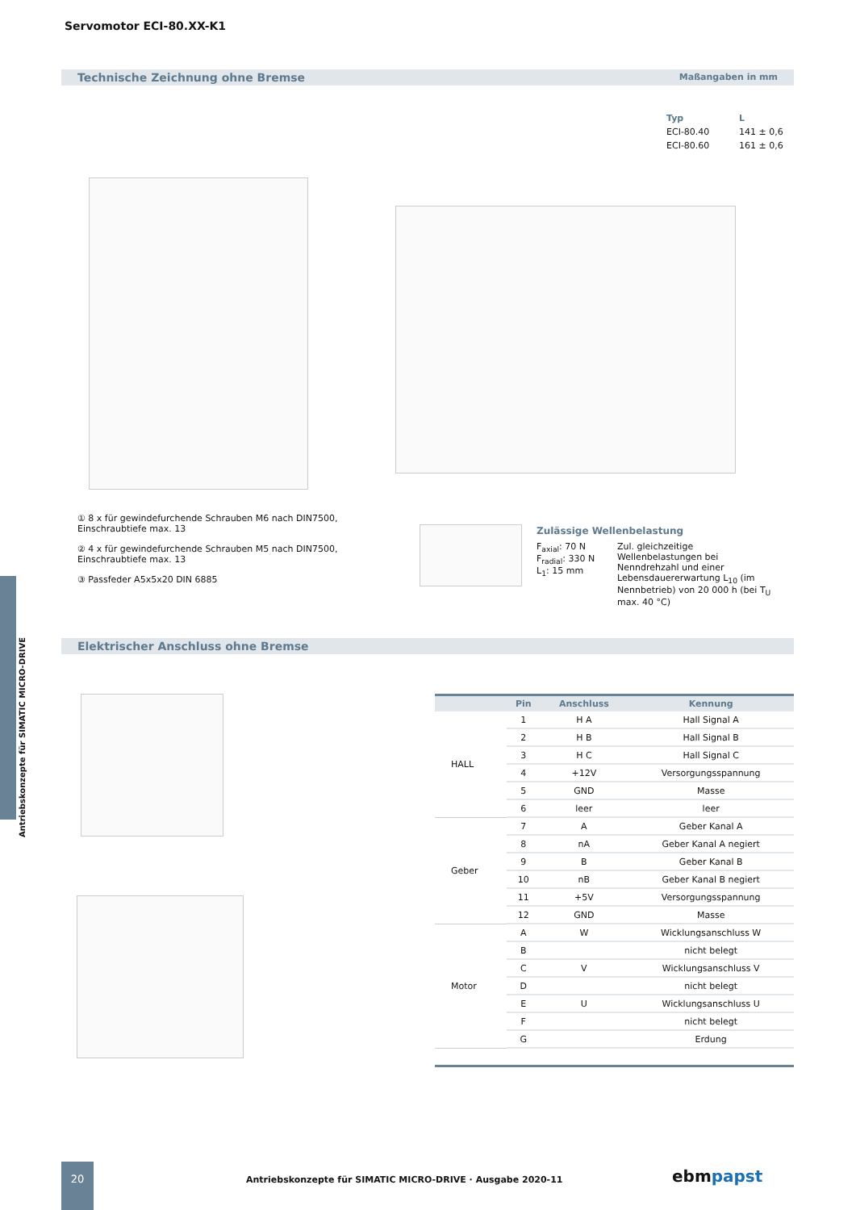Servomotor ECI-80.XX-K1
Technische Zeichnung ohne Bremse Maßangaben in mm
| Typ | L |
| --- | --- |
| ECI-80.40 | 141 ± 0,6 |
| ECI-80.60 | 161 ± 0,6 |
① 8 x für gewindefurchende Schrauben M6 nach DIN7500, Einschraubtiefe max. 13
② 4 x für gewindefurchende Schrauben M5 nach DIN7500, Einschraubtiefe max. 13
③ Passfeder A5x5x20 DIN 6885
Zulässige Wellenbelastung
F<sub>axial</sub>: 70 N
F<sub>radial</sub>: 330 N
L<sub>1</sub>: 15 mm
Zul. gleichzeitige Wellenbelastungen bei Nenndrehzahl und einer Lebensdauererwartung L<sub>10</sub> (im Nennbetrieb) von 20 000 h (bei T<sub>U</sub> max. 40 °C)
Elektrischer Anschluss ohne Bremse
| | Pin | Anschluss | Kennung |
| --- | --- | --- | --- |
| HALL | 1 | H A | Hall Signal A |
| | 2 | H B | Hall Signal B |
| | 3 | H C | Hall Signal C |
| | 4 | +12V | Versorgungsspannung |
| | 5 | GND | Masse |
| | 6 | leer | leer |
| Geber | 7 | A | Geber Kanal A |
| | 8 | nA | Geber Kanal A negiert |
| | 9 | B | Geber Kanal B |
| | 10 | nB | Geber Kanal B negiert |
| | 11 | +5V | Versorgungsspannung |
| | 12 | GND | Masse |
| Motor | A | W | Wicklungsanschluss W |
| | B | | nicht belegt |
| | C | V | Wicklungsanschluss V |
| | D | | nicht belegt |
| | E | U | Wicklungsanschluss U |
| | F | | nicht belegt |
| | G | | Erdung |
Antriebskonzepte für SIMATIC MICRO-DRIVE
20
Antriebskonzepte für SIMATIC MICRO-DRIVE · Ausgabe 2020-11
ebmpapst